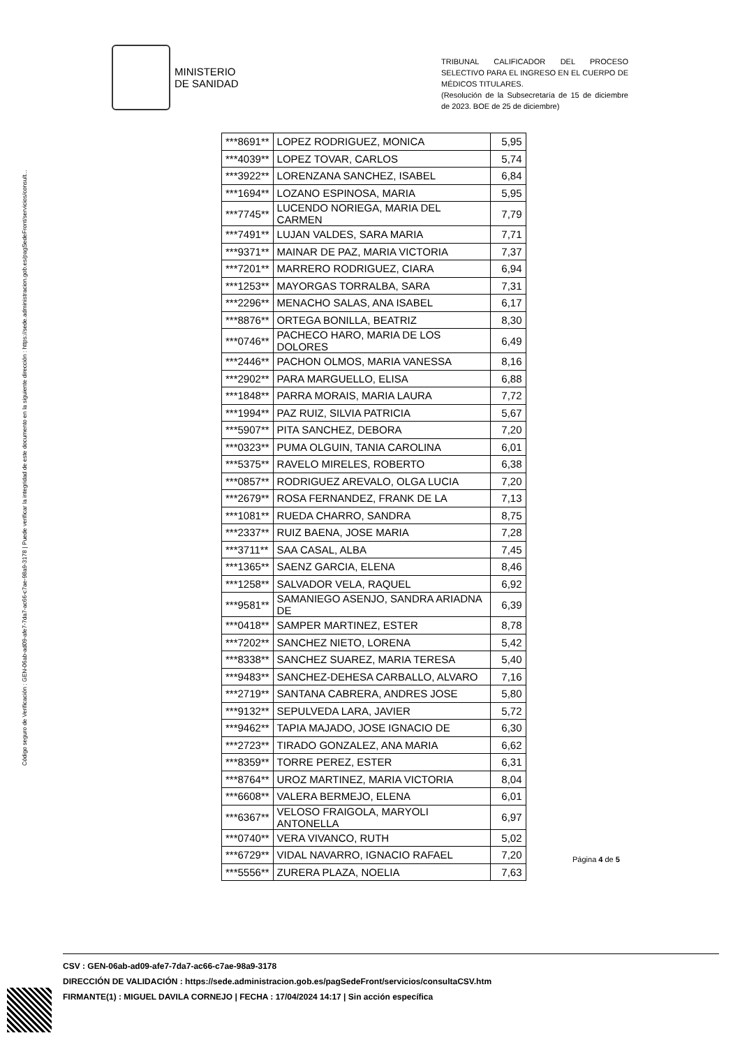Código seguro de Verificación : GEN-06ab-ad09-afe7-7da7-ac66-c7ae-98a9-3178 | Puede verificar la integridad de este documento en la siguiente dirección : https://sede.administracion.gob.es/pagSedeFront/servicios/consult...
MINISTERIO
DE SANIDAD
TRIBUNAL CALIFICADOR DEL PROCESO SELECTIVO PARA EL INGRESO EN EL CUERPO DE MÉDICOS TITULARES.
(Resolución de la Subsecretaría de 15 de diciembre de 2023. BOE de 25 de diciembre)
| ***8691** | LOPEZ RODRIGUEZ, MONICA | 5,95 |
| ***4039** | LOPEZ TOVAR, CARLOS | 5,74 |
| ***3922** | LORENZANA SANCHEZ, ISABEL | 6,84 |
| ***1694** | LOZANO ESPINOSA, MARIA | 5,95 |
| ***7745** | LUCENDO NORIEGA, MARIA DEL CARMEN | 7,79 |
| ***7491** | LUJAN VALDES, SARA MARIA | 7,71 |
| ***9371** | MAINAR DE PAZ, MARIA VICTORIA | 7,37 |
| ***7201** | MARRERO RODRIGUEZ, CIARA | 6,94 |
| ***1253** | MAYORGAS TORRALBA, SARA | 7,31 |
| ***2296** | MENACHO SALAS, ANA ISABEL | 6,17 |
| ***8876** | ORTEGA BONILLA, BEATRIZ | 8,30 |
| ***0746** | PACHECO HARO, MARIA DE LOS DOLORES | 6,49 |
| ***2446** | PACHON OLMOS, MARIA VANESSA | 8,16 |
| ***2902** | PARA MARGUELLO, ELISA | 6,88 |
| ***1848** | PARRA MORAIS, MARIA LAURA | 7,72 |
| ***1994** | PAZ RUIZ, SILVIA PATRICIA | 5,67 |
| ***5907** | PITA SANCHEZ, DEBORA | 7,20 |
| ***0323** | PUMA OLGUIN, TANIA CAROLINA | 6,01 |
| ***5375** | RAVELO MIRELES, ROBERTO | 6,38 |
| ***0857** | RODRIGUEZ AREVALO, OLGA LUCIA | 7,20 |
| ***2679** | ROSA FERNANDEZ, FRANK DE LA | 7,13 |
| ***1081** | RUEDA CHARRO, SANDRA | 8,75 |
| ***2337** | RUIZ BAENA, JOSE MARIA | 7,28 |
| ***3711** | SAA CASAL, ALBA | 7,45 |
| ***1365** | SAENZ GARCIA, ELENA | 8,46 |
| ***1258** | SALVADOR VELA, RAQUEL | 6,92 |
| ***9581** | SAMANIEGO ASENJO, SANDRA ARIADNA DE | 6,39 |
| ***0418** | SAMPER MARTINEZ, ESTER | 8,78 |
| ***7202** | SANCHEZ NIETO, LORENA | 5,42 |
| ***8338** | SANCHEZ SUAREZ, MARIA TERESA | 5,40 |
| ***9483** | SANCHEZ-DEHESA CARBALLO, ALVARO | 7,16 |
| ***2719** | SANTANA CABRERA, ANDRES JOSE | 5,80 |
| ***9132** | SEPULVEDA LARA, JAVIER | 5,72 |
| ***9462** | TAPIA MAJADO, JOSE IGNACIO DE | 6,30 |
| ***2723** | TIRADO GONZALEZ, ANA MARIA | 6,62 |
| ***8359** | TORRE PEREZ, ESTER | 6,31 |
| ***8764** | UROZ MARTINEZ, MARIA VICTORIA | 8,04 |
| ***6608** | VALERA BERMEJO, ELENA | 6,01 |
| ***6367** | VELOSO FRAIGOLA, MARYOLI ANTONELLA | 6,97 |
| ***0740** | VERA VIVANCO, RUTH | 5,02 |
| ***6729** | VIDAL NAVARRO, IGNACIO RAFAEL | 7,20 |
| ***5556** | ZURERA PLAZA, NOELIA | 7,63 |
Página 4 de 5
CSV : GEN-06ab-ad09-afe7-7da7-ac66-c7ae-98a9-3178
DIRECCIÓN DE VALIDACIÓN : https://sede.administracion.gob.es/pagSedeFront/servicios/consultaCSV.htm
FIRMANTE(1) : MIGUEL DAVILA CORNEJO | FECHA : 17/04/2024 14:17 | Sin acción específica